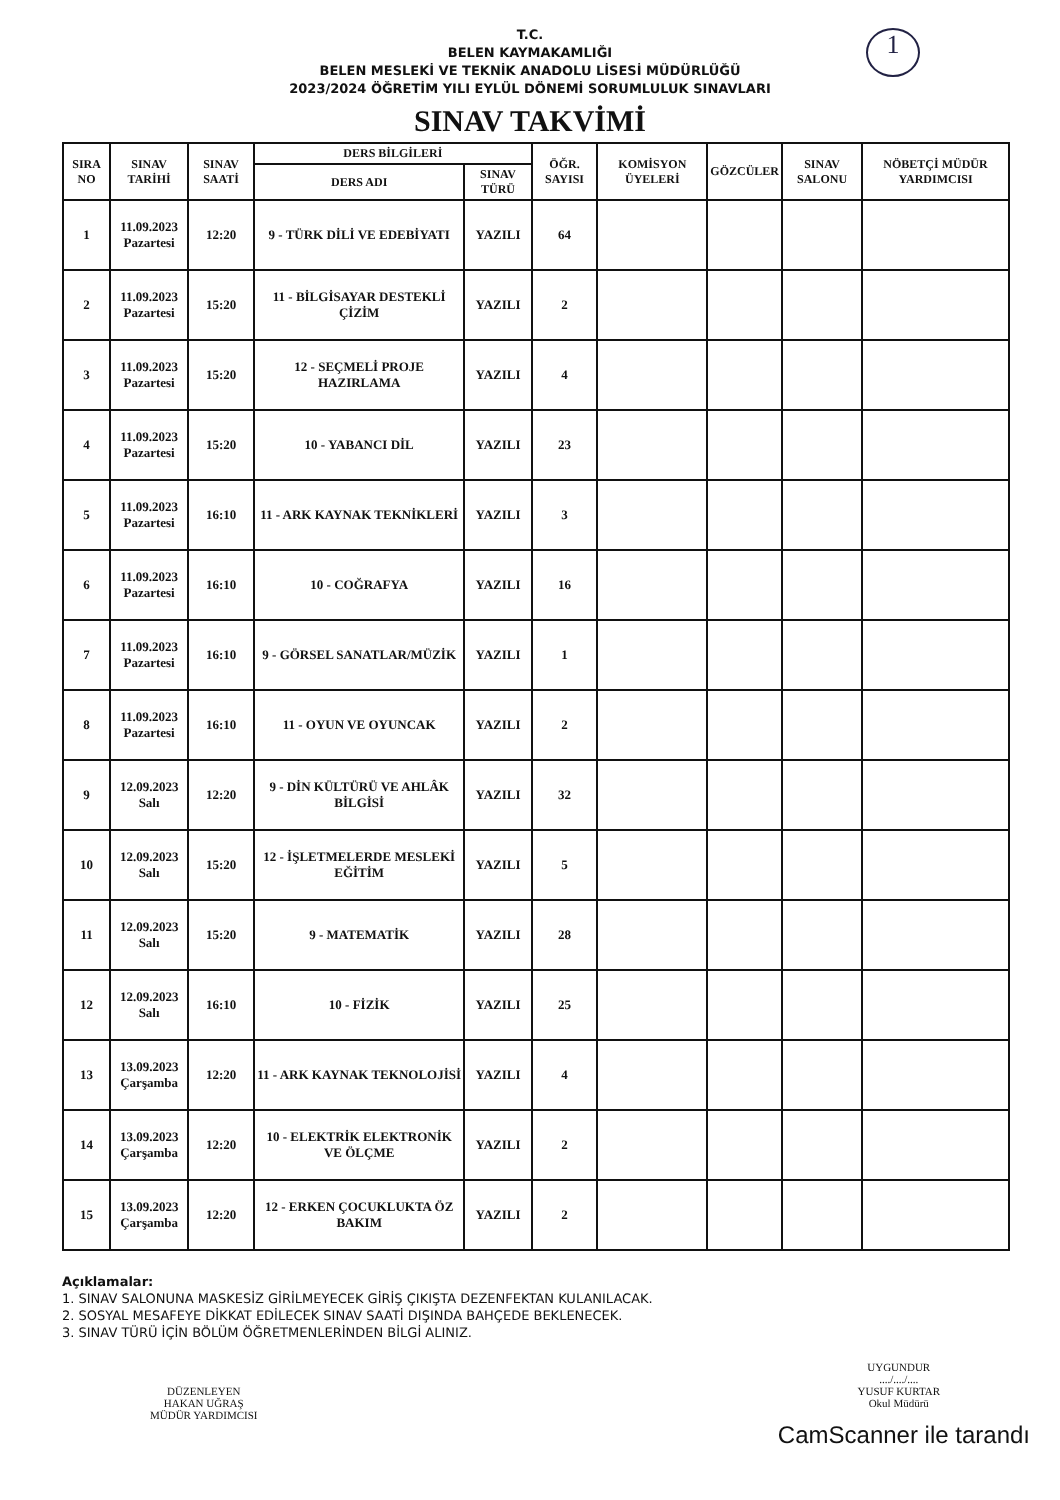T.C.
BELEN KAYMAKAMLIĞI
BELEN MESLEKİ VE TEKNİK ANADOLU LİSESİ MÜDÜRLÜĞÜ
2023/2024 ÖĞRETİM YILI EYLÜL DÖNEMİ SORUMLULUK SINAVLARI
1
SINAV TAKVİMİ
| SIRA NO | SINAV TARİHİ | SINAV SAATİ | DERS BİLGİLERİ | | ÖĞR. SAYISI | KOMİSYON ÜYELERİ | GÖZCÜLER | SINAV SALONU | NÖBETÇİ MÜDÜR YARDIMCISI |
| --- | --- | --- | --- | --- | --- | --- | --- | --- | --- |
| | | | DERS ADI | SINAV TÜRÜ | | | | | |
| 1 | 11.09.2023 Pazartesi | 12:20 | 9 - TÜRK DİLİ VE EDEBİYATI | YAZILI | 64 | | | | |
| 2 | 11.09.2023 Pazartesi | 15:20 | 11 - BİLGİSAYAR DESTEKLİ ÇİZİM | YAZILI | 2 | | | | |
| 3 | 11.09.2023 Pazartesi | 15:20 | 12 - SEÇMELİ PROJE HAZIRLAMA | YAZILI | 4 | | | | |
| 4 | 11.09.2023 Pazartesi | 15:20 | 10 - YABANCI DİL | YAZILI | 23 | | | | |
| 5 | 11.09.2023 Pazartesi | 16:10 | 11 - ARK KAYNAK TEKNİKLERİ | YAZILI | 3 | | | | |
| 6 | 11.09.2023 Pazartesi | 16:10 | 10 - COĞRAFYA | YAZILI | 16 | | | | |
| 7 | 11.09.2023 Pazartesi | 16:10 | 9 - GÖRSEL SANATLAR/MÜZİK | YAZILI | 1 | | | | |
| 8 | 11.09.2023 Pazartesi | 16:10 | 11 - OYUN VE OYUNCAK | YAZILI | 2 | | | | |
| 9 | 12.09.2023 Salı | 12:20 | 9 - DİN KÜLTÜRÜ VE AHLÂK BİLGİSİ | YAZILI | 32 | | | | |
| 10 | 12.09.2023 Salı | 15:20 | 12 - İŞLETMELERDE MESLEKİ EĞİTİM | YAZILI | 5 | | | | |
| 11 | 12.09.2023 Salı | 15:20 | 9 - MATEMATİK | YAZILI | 28 | | | | |
| 12 | 12.09.2023 Salı | 16:10 | 10 - FİZİK | YAZILI | 25 | | | | |
| 13 | 13.09.2023 Çarşamba | 12:20 | 11 - ARK KAYNAK TEKNOLOJİSİ | YAZILI | 4 | | | | |
| 14 | 13.09.2023 Çarşamba | 12:20 | 10 - ELEKTRİK ELEKTRONİK VE ÖLÇME | YAZILI | 2 | | | | |
| 15 | 13.09.2023 Çarşamba | 12:20 | 12 - ERKEN ÇOCUKLUKTA ÖZ BAKIM | YAZILI | 2 | | | | |
Açıklamalar:
1. SINAV SALONUNA MASKESİZ GİRİLMEYECEK GİRİŞ ÇIKIŞTA DEZENFEKTAN KULANILACAK.
2. SOSYAL MESAFEYE DİKKAT EDİLECEK SINAV SAATİ DIŞINDA BAHÇEDE BEKLENECEK.
3. SINAV TÜRÜ İÇİN BÖLÜM ÖĞRETMENLERİNDEN BİLGİ ALINIZ.
DÜZENLEYEN
HAKAN UĞRAŞ
MÜDÜR YARDIMCISI
UYGUNDUR
..../..../....
YUSUF KURTAR
Okul Müdürü
CamScanner ile tarandı